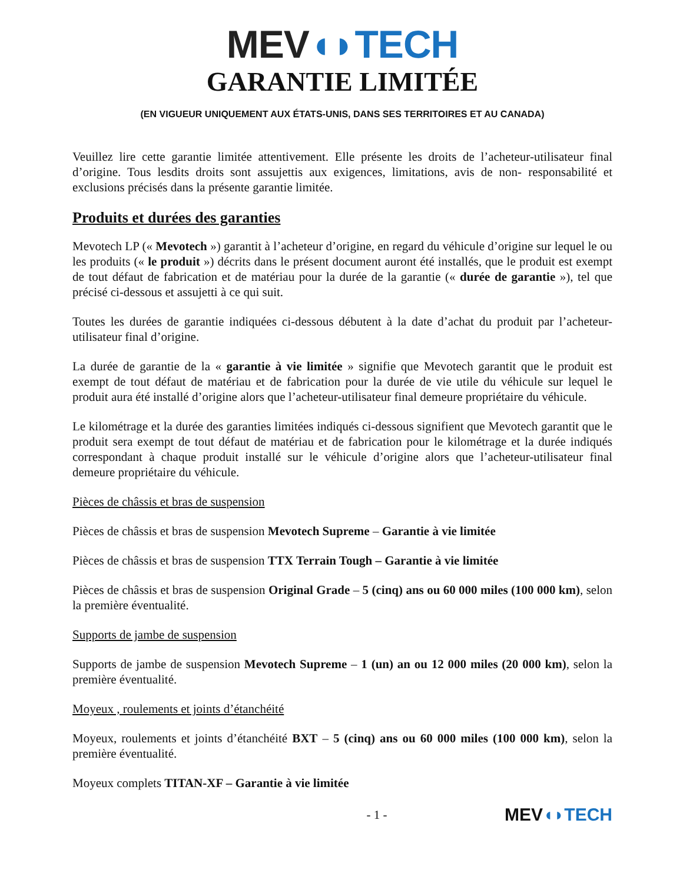MEV◖◗TECH
GARANTIE LIMITÉE
(EN VIGUEUR UNIQUEMENT AUX ÉTATS-UNIS, DANS SES TERRITOIRES ET AU CANADA)
Veuillez lire cette garantie limitée attentivement. Elle présente les droits de l’acheteur-utilisateur final d’origine. Tous lesdits droits sont assujettis aux exigences, limitations, avis de non- responsabilité et exclusions précisés dans la présente garantie limitée.
Produits et durées des garanties
Mevotech LP (« Mevotech ») garantit à l’acheteur d’origine, en regard du véhicule d’origine sur lequel le ou les produits (« le produit ») décrits dans le présent document auront été installés, que le produit est exempt de tout défaut de fabrication et de matériau pour la durée de la garantie (« durée de garantie »), tel que précisé ci-dessous et assujetti à ce qui suit.
Toutes les durées de garantie indiquées ci-dessous débutent à la date d’achat du produit par l’acheteur-utilisateur final d’origine.
La durée de garantie de la « garantie à vie limitée » signifie que Mevotech garantit que le produit est exempt de tout défaut de matériau et de fabrication pour la durée de vie utile du véhicule sur lequel le produit aura été installé d’origine alors que l’acheteur-utilisateur final demeure propriétaire du véhicule.
Le kilométrage et la durée des garanties limitées indiqués ci-dessous signifient que Mevotech garantit que le produit sera exempt de tout défaut de matériau et de fabrication pour le kilométrage et la durée indiqués correspondant à chaque produit installé sur le véhicule d’origine alors que l’acheteur-utilisateur final demeure propriétaire du véhicule.
Pièces de châssis et bras de suspension
Pièces de châssis et bras de suspension Mevotech Supreme – Garantie à vie limitée
Pièces de châssis et bras de suspension TTX Terrain Tough – Garantie à vie limitée
Pièces de châssis et bras de suspension Original Grade – 5 (cinq) ans ou 60 000 miles (100 000 km), selon la première éventualité.
Supports de jambe de suspension
Supports de jambe de suspension Mevotech Supreme – 1 (un) an ou 12 000 miles (20 000 km), selon la première éventualité.
Moyeux , roulements et joints d’étanchéité
Moyeux, roulements et joints d’étanchéité BXT – 5 (cinq) ans ou 60 000 miles (100 000 km), selon la première éventualité.
Moyeux complets TITAN-XF – Garantie à vie limitée
- 1 - MEV◖◗TECH